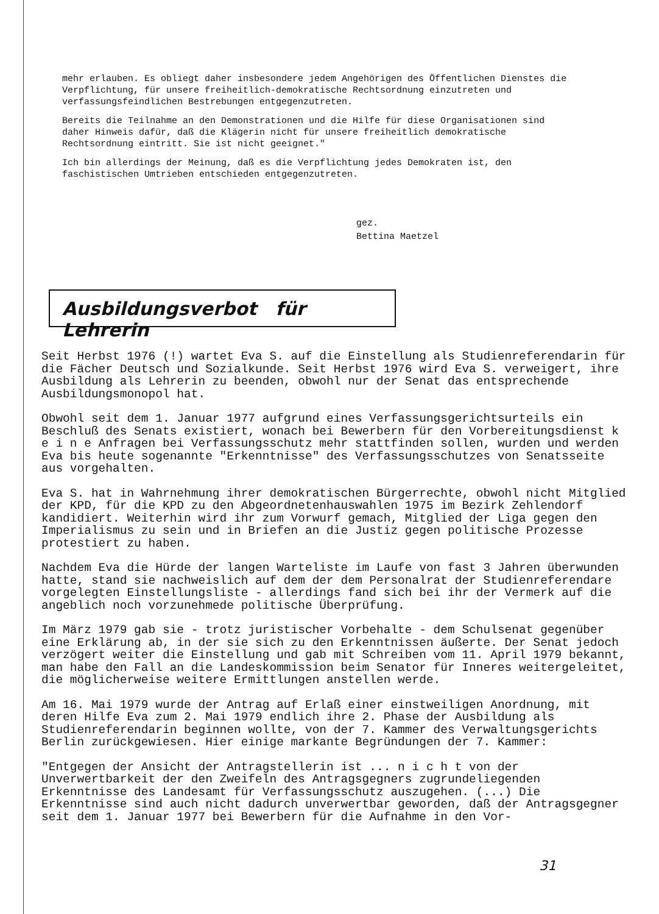mehr erlauben. Es obliegt daher insbesondere jedem Angehörigen des Öffentlichen Dienstes die Verpflichtung, für unsere freiheitlich-demokratische Rechtsordnung einzutreten und verfassungsfeindlichen Bestrebungen entgegenzutreten.
Bereits die Teilnahme an den Demonstrationen und die Hilfe für diese Organisationen sind daher Hinweis dafür, daß die Klägerin nicht für unsere freiheitlich demokratische Rechtsordnung eintritt. Sie ist nicht geeignet."
Ich bin allerdings der Meinung, daß es die Verpflichtung jedes Demokraten ist, den faschistischen Umtrieben entschieden entgegenzutreten.
gez.
Bettina Maetzel
Ausbildungsverbot für Lehrerin
Seit Herbst 1976 (!) wartet Eva S. auf die Einstellung als Studienreferendarin für die Fächer Deutsch und Sozialkunde. Seit Herbst 1976 wird Eva S. verweigert, ihre Ausbildung als Lehrerin zu beenden, obwohl nur der Senat das entsprechende Ausbildungsmonopol hat.
Obwohl seit dem 1. Januar 1977 aufgrund eines Verfassungsgerichtsurteils ein Beschluß des Senats existiert, wonach bei Bewerbern für den Vorbereitungsdienst k e i n e Anfragen bei Verfassungsschutz mehr stattfinden sollen, wurden und werden Eva bis heute sogenannte "Erkenntnisse" des Verfassungsschutzes von Senatsseite aus vorgehalten.
Eva S. hat in Wahrnehmung ihrer demokratischen Bürgerrechte, obwohl nicht Mitglied der KPD, für die KPD zu den Abgeordnetenhauswahlen 1975 im Bezirk Zehlendorf kandidiert. Weiterhin wird ihr zum Vorwurf gemach, Mitglied der Liga gegen den Imperialismus zu sein und in Briefen an die Justiz gegen politische Prozesse protestiert zu haben.
Nachdem Eva die Hürde der langen Warteliste im Laufe von fast 3 Jahren überwunden hatte, stand sie nachweislich auf dem der dem Personalrat der Studienreferendare vorgelegten Einstellungsliste - allerdings fand sich bei ihr der Vermerk auf die angeblich noch vorzunehmede politische Überprüfung.
Im März 1979 gab sie - trotz juristischer Vorbehalte - dem Schulsenat gegenüber eine Erklärung ab, in der sie sich zu den Erkenntnissen äußerte. Der Senat jedoch verzögert weiter die Einstellung und gab mit Schreiben vom 11. April 1979 bekannt, man habe den Fall an die Landeskommission beim Senator für Inneres weitergeleitet, die möglicherweise weitere Ermittlungen anstellen werde.
Am 16. Mai 1979 wurde der Antrag auf Erlaß einer einstweiligen Anordnung, mit deren Hilfe Eva zum 2. Mai 1979 endlich ihre 2. Phase der Ausbildung als Studienreferendarin beginnen wollte, von der 7. Kammer des Verwaltungsgerichts Berlin zurückgewiesen. Hier einige markante Begründungen der 7. Kammer:
"Entgegen der Ansicht der Antragstellerin ist ... n i c h t von der Unverwertbarkeit der den Zweifeln des Antragsgegners zugrundeliegenden Erkenntnisse des Landesamt für Verfassungsschutz auszugehen. (...) Die Erkenntnisse sind auch nicht dadurch unverwertbar geworden, daß der Antragsgegner seit dem 1. Januar 1977 bei Bewerbern für die Aufnahme in den Vor-
31